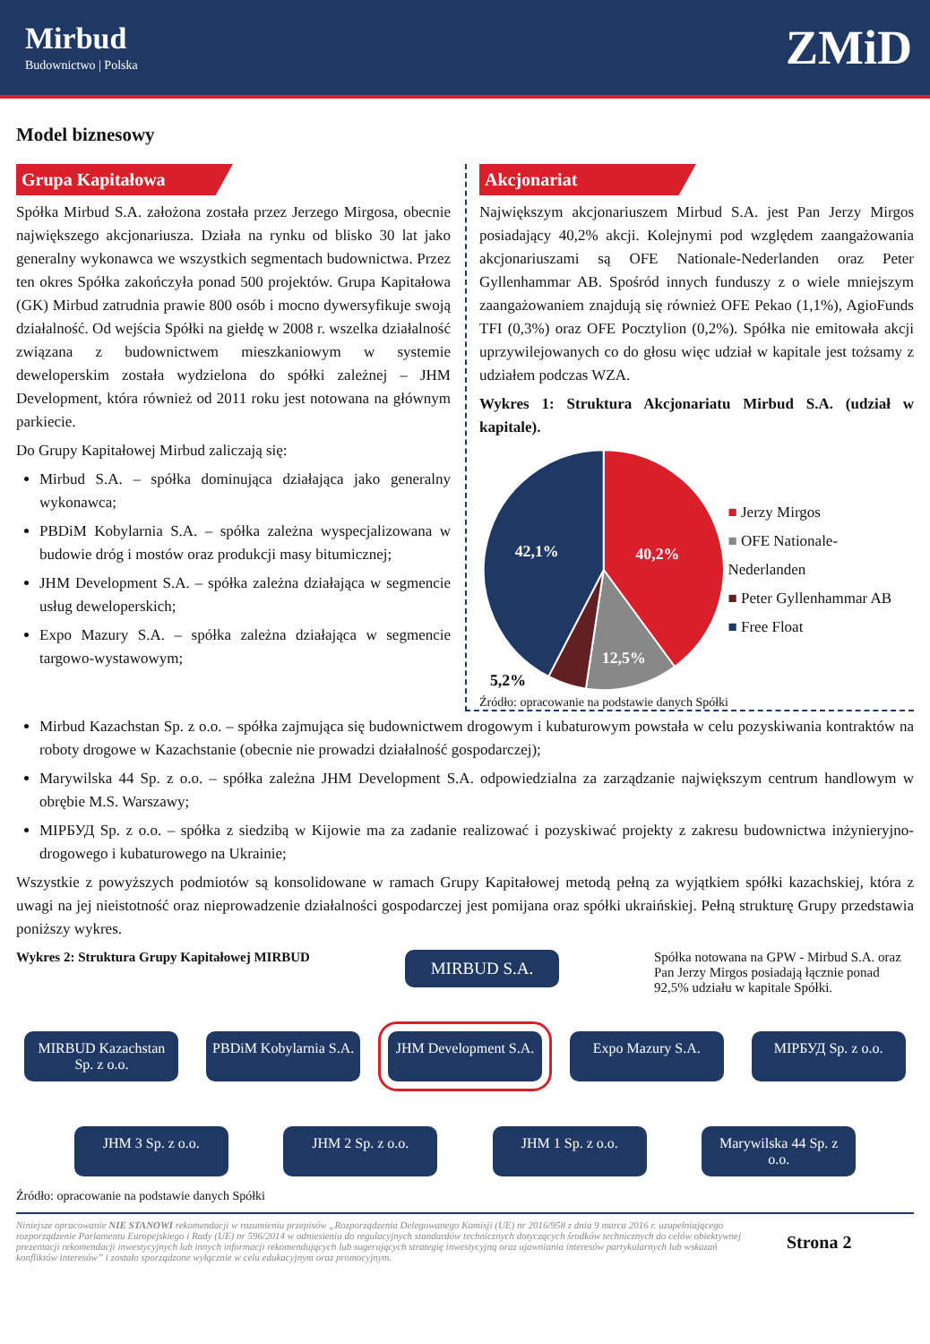Mirbud
Budownictwo | Polska
ZMiD
Model biznesowy
Grupa Kapitałowa
Spółka Mirbud S.A. założona została przez Jerzego Mirgosa, obecnie największego akcjonariusza. Działa na rynku od blisko 30 lat jako generalny wykonawca we wszystkich segmentach budownictwa. Przez ten okres Spółka zakończyła ponad 500 projektów. Grupa Kapitałowa (GK) Mirbud zatrudnia prawie 800 osób i mocno dywersyfikuje swoją działalność. Od wejścia Spółki na giełdę w 2008 r. wszelka działalność związana z budownictwem mieszkaniowym w systemie deweloperskim została wydzielona do spółki zależnej – JHM Development, która również od 2011 roku jest notowana na głównym parkiecie.
Do Grupy Kapitałowej Mirbud zaliczają się:
Mirbud S.A. – spółka dominująca działająca jako generalny wykonawca;
PBDiM Kobylarnia S.A. – spółka zależna wyspecjalizowana w budowie dróg i mostów oraz produkcji masy bitumicznej;
JHM Development S.A. – spółka zależna działająca w segmencie usług deweloperskich;
Expo Mazury S.A. – spółka zależna działająca w segmencie targowo-wystawowym;
Akcjonariat
Największym akcjonariuszem Mirbud S.A. jest Pan Jerzy Mirgos posiadający 40,2% akcji. Kolejnymi pod względem zaangażowania akcjonariuszami są OFE Nationale-Nederlanden oraz Peter Gyllenhammar AB. Spośród innych funduszy z o wiele mniejszym zaangażowaniem znajdują się również OFE Pekao (1,1%), AgioFunds TFI (0,3%) oraz OFE Pocztylion (0,2%). Spółka nie emitowała akcji uprzywilejowanych co do głosu więc udział w kapitale jest tożsamy z udziałem podczas WZA.
Wykres 1: Struktura Akcjonariatu Mirbud S.A. (udział w kapitale).
42,1%
40,2%
12,5%
5,2%
■ Jerzy Mirgos
■ OFE Nationale-Nederlanden
■ Peter Gyllenhammar AB
■ Free Float
Źródło: opracowanie na podstawie danych Spółki
Mirbud Kazachstan Sp. z o.o. – spółka zajmująca się budownictwem drogowym i kubaturowym powstała w celu pozyskiwania kontraktów na roboty drogowe w Kazachstanie (obecnie nie prowadzi działalność gospodarczej);
Marywilska 44 Sp. z o.o. – spółka zależna JHM Development S.A. odpowiedzialna za zarządzanie największym centrum handlowym w obrębie M.S. Warszawy;
МІРБУД Sp. z o.o. – spółka z siedzibą w Kijowie ma za zadanie realizować i pozyskiwać projekty z zakresu budownictwa inżynieryjno-drogowego i kubaturowego na Ukrainie;
Wszystkie z powyższych podmiotów są konsolidowane w ramach Grupy Kapitałowej metodą pełną za wyjątkiem spółki kazachskiej, która z uwagi na jej nieistotność oraz nieprowadzenie działalności gospodarczej jest pomijana oraz spółki ukraińskiej. Pełną strukturę Grupy przedstawia poniższy wykres.
Wykres 2: Struktura Grupy Kapitałowej MIRBUD
MIRBUD S.A.
Spółka notowana na GPW - Mirbud S.A. oraz Pan Jerzy Mirgos posiadają łącznie ponad 92,5% udziału w kapitale Spółki.
MIRBUD Kazachstan Sp. z o.o.
PBDiM Kobylarnia S.A.
JHM Development S.A.
Expo Mazury S.A. МІРБУД Sp. z o.o.
JHM 3 Sp. z o.o. JHM 2 Sp. z o.o. JHM 1 Sp. z o.o. Marywilska 44 Sp. z o.o.
Źródło: opracowanie na podstawie danych Spółki
Niniejsze opracowanie NIE STANOWI rekomendacji w rozumieniu przepisów „Rozporządzenia Delegowanego Komisji (UE) nr 2016/958 z dnia 9 marca 2016 r. uzupełniającego rozporządzenie Parlamentu Europejskiego i Rady (UE) nr 596/2014 w odniesieniu do regulacyjnych standardów technicznych dotyczących środków technicznych do celów obiektywnej prezentacji rekomendacji inwestycyjnych lub innych informacji rekomendujących lub sugerujących strategię inwestycyjną oraz ujawniania interesów partykularnych lub wskazań konfliktów interesów” i zostało sporządzone wyłącznie w celu edukacyjnym oraz promocyjnym.
Strona 2